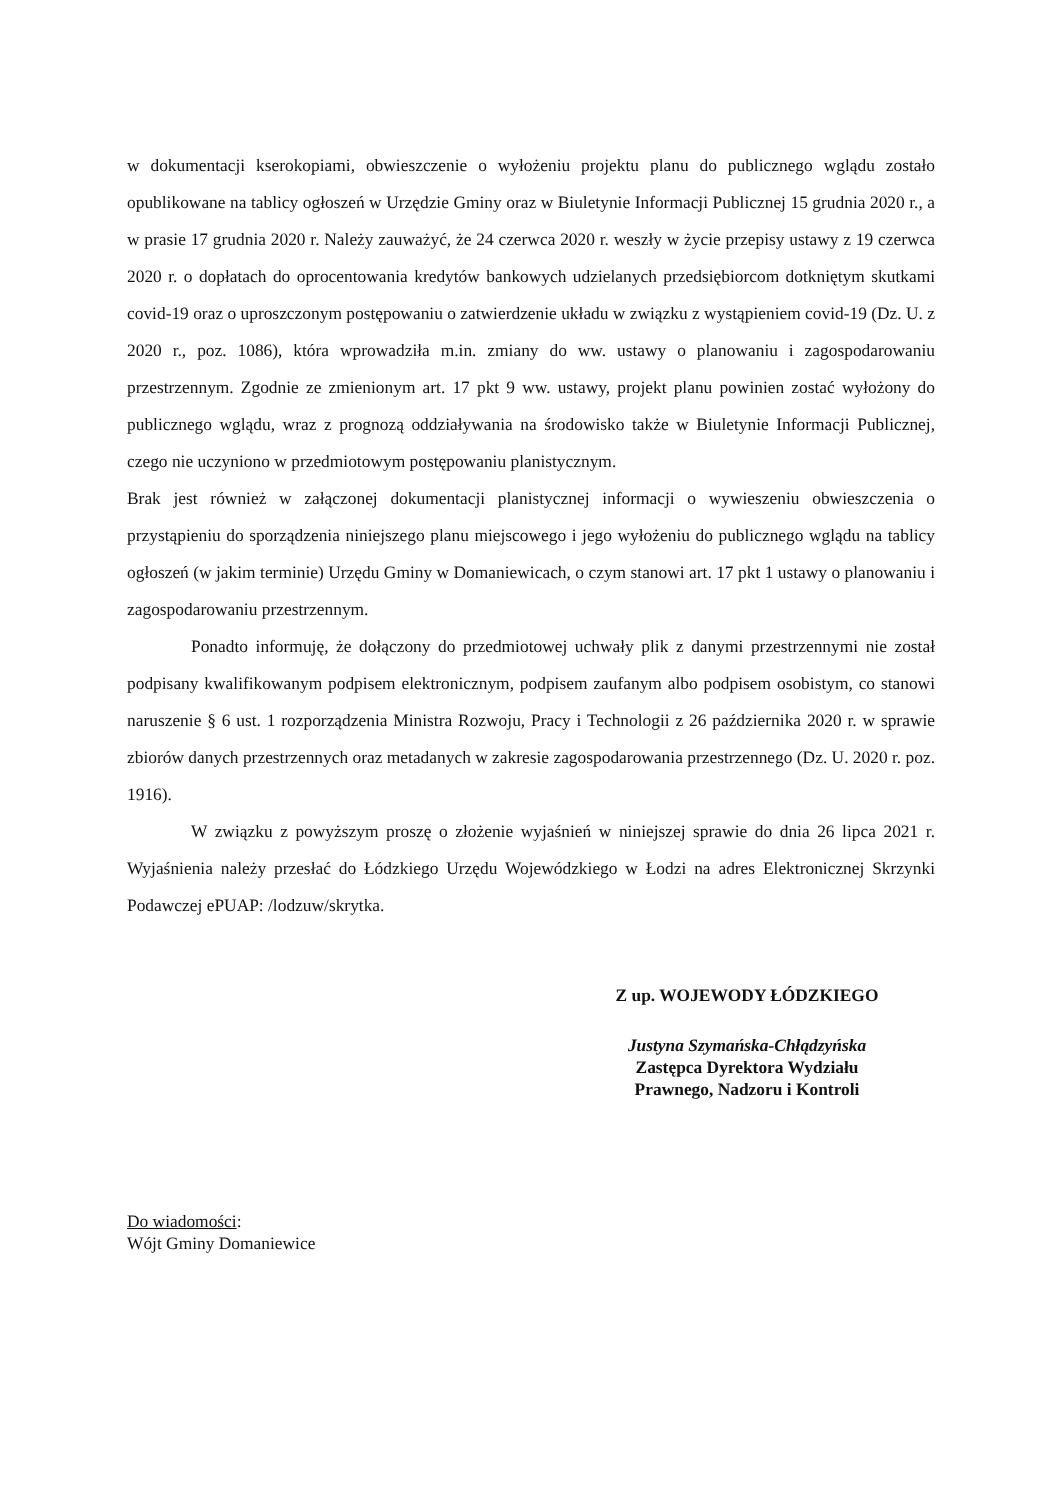w dokumentacji kserokopiami, obwieszczenie o wyłożeniu projektu planu do publicznego wglądu zostało opublikowane na tablicy ogłoszeń w Urzędzie Gminy oraz w Biuletynie Informacji Publicznej 15 grudnia 2020 r., a w prasie 17 grudnia 2020 r. Należy zauważyć, że 24 czerwca 2020 r. weszły w życie przepisy ustawy z 19 czerwca 2020 r. o dopłatach do oprocentowania kredytów bankowych udzielanych przedsiębiorcom dotkniętym skutkami covid-19 oraz o uproszczonym postępowaniu o zatwierdzenie układu w związku z wystąpieniem covid-19 (Dz. U. z 2020 r., poz. 1086), która wprowadziła m.in. zmiany do ww. ustawy o planowaniu i zagospodarowaniu przestrzennym. Zgodnie ze zmienionym art. 17 pkt 9 ww. ustawy, projekt planu powinien zostać wyłożony do publicznego wglądu, wraz z prognozą oddziaływania na środowisko także w Biuletynie Informacji Publicznej, czego nie uczyniono w przedmiotowym postępowaniu planistycznym.
Brak jest również w załączonej dokumentacji planistycznej informacji o wywieszeniu obwieszczenia o przystąpieniu do sporządzenia niniejszego planu miejscowego i jego wyłożeniu do publicznego wglądu na tablicy ogłoszeń (w jakim terminie) Urzędu Gminy w Domaniewicach, o czym stanowi art. 17 pkt 1 ustawy o planowaniu i zagospodarowaniu przestrzennym.
Ponadto informuję, że dołączony do przedmiotowej uchwały plik z danymi przestrzennymi nie został podpisany kwalifikowanym podpisem elektronicznym, podpisem zaufanym albo podpisem osobistym, co stanowi naruszenie § 6 ust. 1 rozporządzenia Ministra Rozwoju, Pracy i Technologii z 26 października 2020 r. w sprawie zbiorów danych przestrzennych oraz metadanych w zakresie zagospodarowania przestrzennego (Dz. U. 2020 r. poz. 1916).
W związku z powyższym proszę o złożenie wyjaśnień w niniejszej sprawie do dnia 26 lipca 2021 r. Wyjaśnienia należy przesłać do Łódzkiego Urzędu Wojewódzkiego w Łodzi na adres Elektronicznej Skrzynki Podawczej ePUAP: /lodzuw/skrytka.
Z up. WOJEWODY ŁÓDZKIEGO
Justyna Szymańska-Chłądzyńska
Zastępca Dyrektora Wydziału
Prawnego, Nadzoru i Kontroli
Do wiadomości:
Wójt Gminy Domaniewice